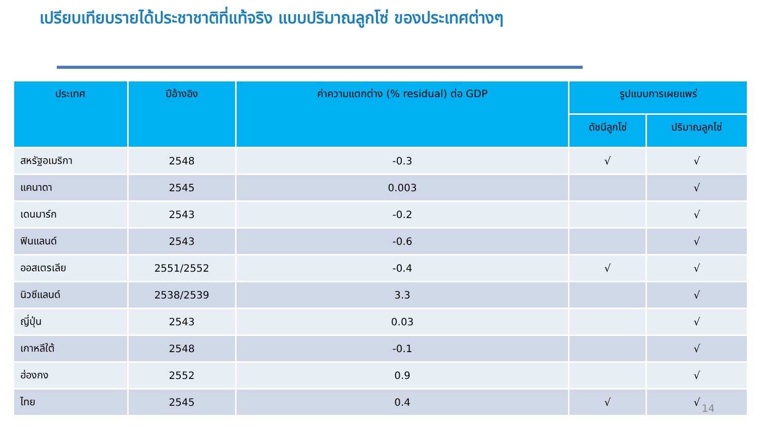เปรียบเทียบรายได้ประชาชาติที่แท้จริง แบบปริมาณลูกโซ่ ของประเทศต่างๆ
| ประเทศ | ปีอ้างอิง | ค่าความแตกต่าง (% residual) ต่อ GDP | รูปแบบการเผยแพร่ | |
| --- | --- | --- | --- | --- |
| | | | ดัชนีลูกโซ่ | ปริมาณลูกโซ่ |
| สหรัฐอเมริกา | 2548 | -0.3 | √ | √ |
| แคนาดา | 2545 | 0.003 | | √ |
| เดนมาร์ก | 2543 | -0.2 | | √ |
| ฟินแลนด์ | 2543 | -0.6 | | √ |
| ออสเตรเลีย | 2551/2552 | -0.4 | √ | √ |
| นิวซีแลนด์ | 2538/2539 | 3.3 | | √ |
| ญี่ปุ่น | 2543 | 0.03 | | √ |
| เกาหลีใต้ | 2548 | -0.1 | | √ |
| ฮ่องกง | 2552 | 0.9 | | √ |
| ไทย | 2545 | 0.4 | √ | √ |
14